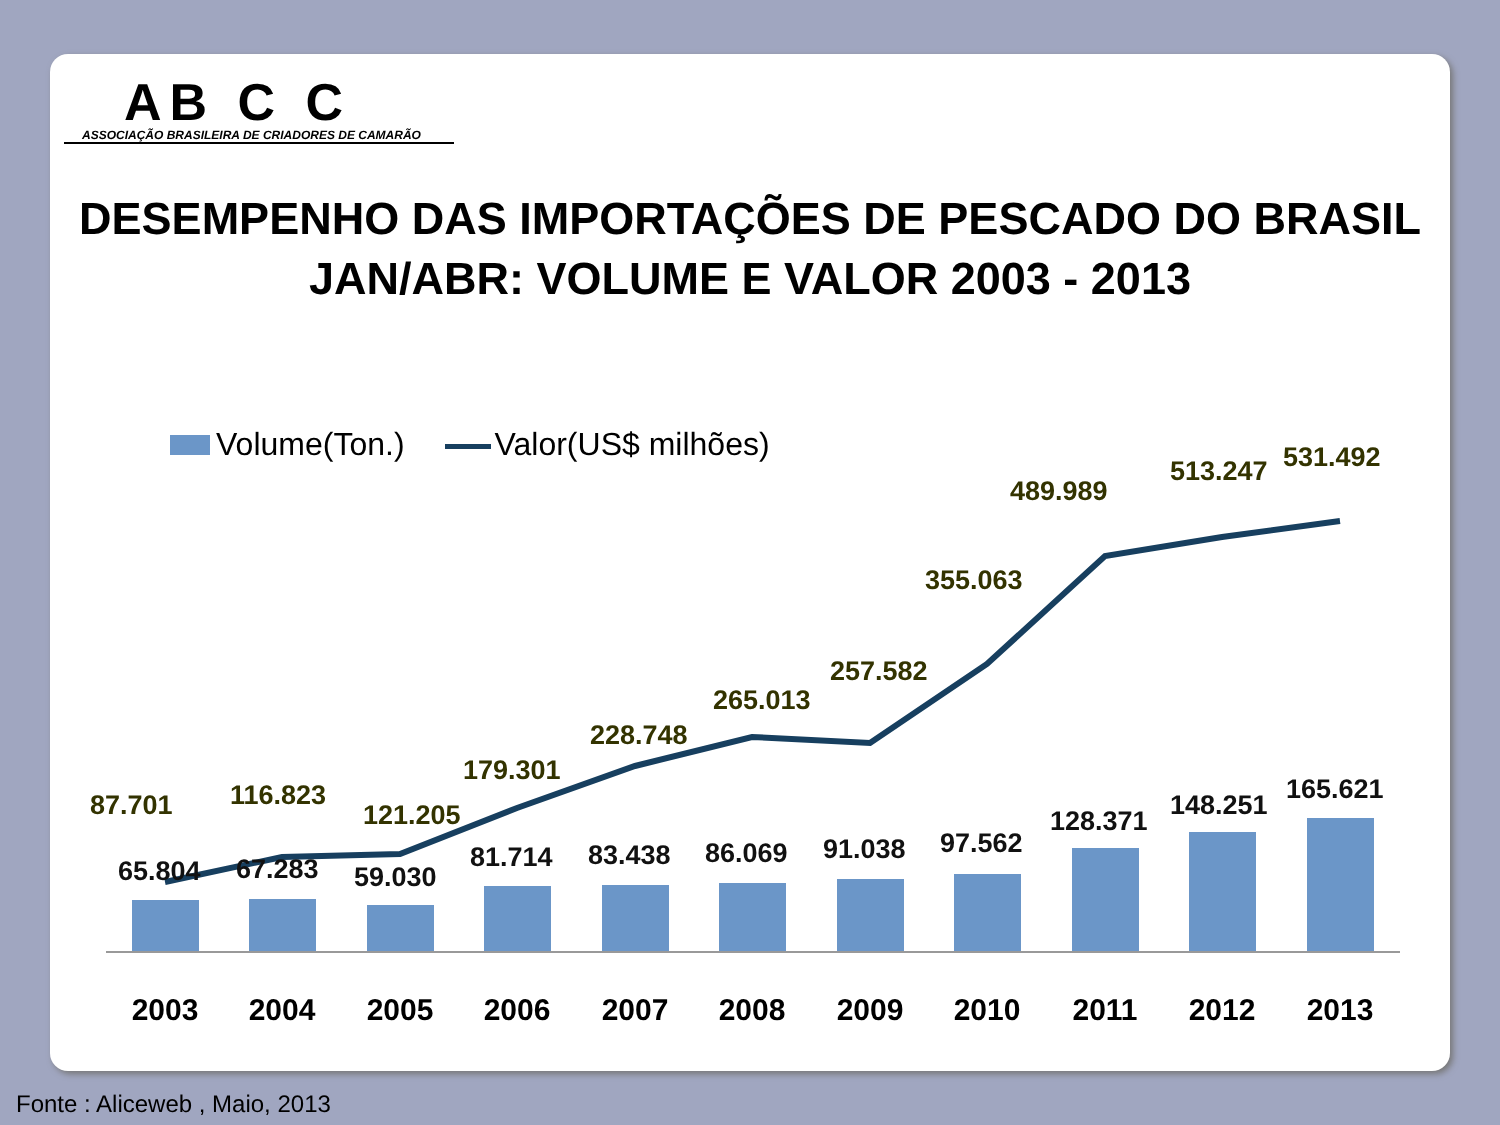AB C C
ASSOCIAÇÃO BRASILEIRA DE CRIADORES DE CAMARÃO
DESEMPENHO DAS IMPORTAÇÕES DE PESCADO DO BRASIL
JAN/ABR: VOLUME E VALOR 2003 - 2013
Volume(Ton.) Valor(US$ milhões)
87.701
116.823
121.205
179.301
228.748
265.013
257.582
355.063
489.989
513.247
531.492
65.804
67.283
59.030
81.714
83.438
86.069
91.038
97.562
128.371
148.251
165.621
2003
2004
2005
2006
2007
2008
2009
2010
2011
2012
2013
Fonte : Aliceweb , Maio, 2013